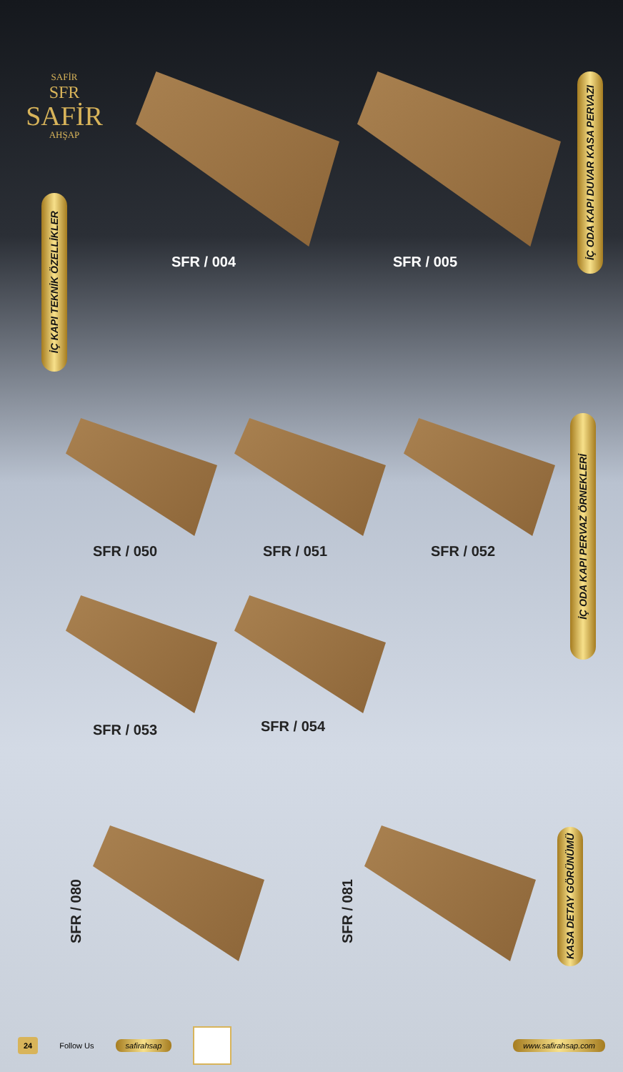SAFİR
SFR
SAFİR
AHŞAP
İÇ KAPI TEKNİK ÖZELLİKLER
İÇ ODA KAPI DUVAR KASA PERVAZI
İÇ ODA KAPI PERVAZ ÖRNEKLERİ
KASA DETAY GÖRÜNÜMÜ
SFR / 004 SFR / 005
SFR / 050 SFR / 051 SFR / 052
SFR / 053 SFR / 054
SFR / 080
SFR / 081
24 Follow Us safirahsap www.safirahsap.com